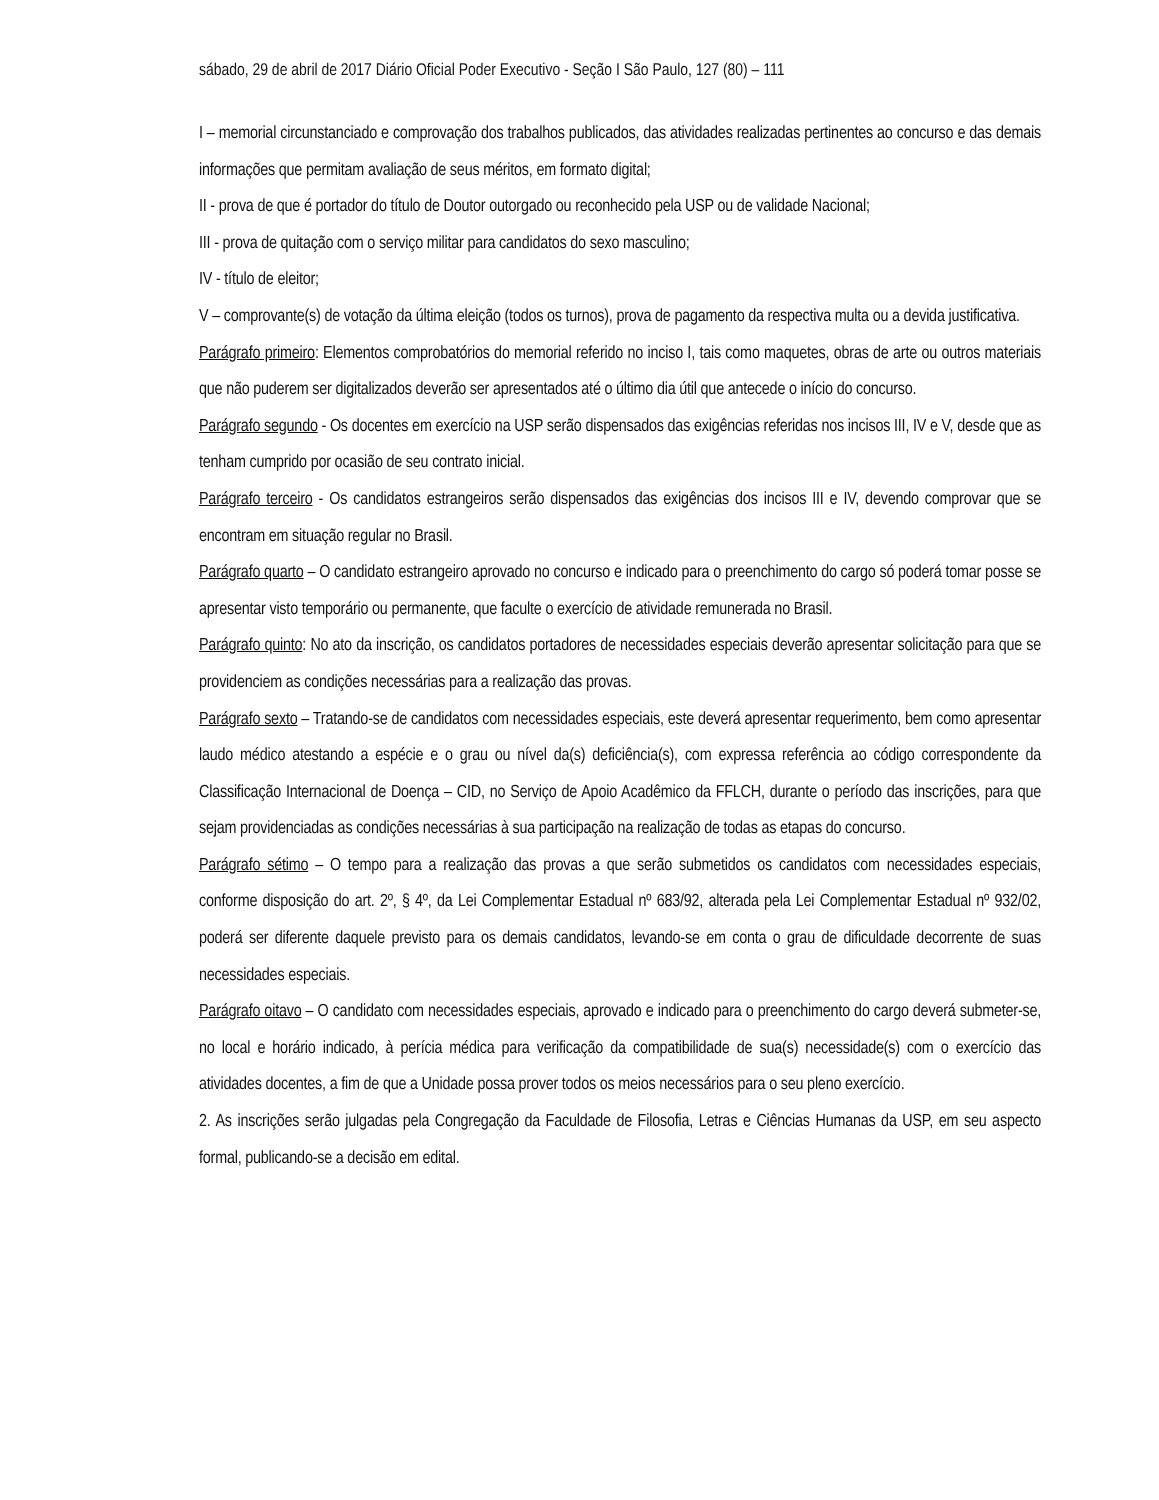sábado, 29 de abril de 2017 Diário Oficial Poder Executivo - Seção I São Paulo, 127 (80) – 111
I – memorial circunstanciado e comprovação dos trabalhos publicados, das atividades realizadas pertinentes ao concurso e das demais informações que permitam avaliação de seus méritos, em formato digital;
II - prova de que é portador do título de Doutor outorgado ou reconhecido pela USP ou de validade Nacional;
III - prova de quitação com o serviço militar para candidatos do sexo masculino;
IV - título de eleitor;
V – comprovante(s) de votação da última eleição (todos os turnos), prova de pagamento da respectiva multa ou a devida justificativa.
Parágrafo primeiro: Elementos comprobatórios do memorial referido no inciso I, tais como maquetes, obras de arte ou outros materiais que não puderem ser digitalizados deverão ser apresentados até o último dia útil que antecede o início do concurso.
Parágrafo segundo - Os docentes em exercício na USP serão dispensados das exigências referidas nos incisos III, IV e V, desde que as tenham cumprido por ocasião de seu contrato inicial.
Parágrafo terceiro - Os candidatos estrangeiros serão dispensados das exigências dos incisos III e IV, devendo comprovar que se encontram em situação regular no Brasil.
Parágrafo quarto – O candidato estrangeiro aprovado no concurso e indicado para o preenchimento do cargo só poderá tomar posse se apresentar visto temporário ou permanente, que faculte o exercício de atividade remunerada no Brasil.
Parágrafo quinto: No ato da inscrição, os candidatos portadores de necessidades especiais deverão apresentar solicitação para que se providenciem as condições necessárias para a realização das provas.
Parágrafo sexto – Tratando-se de candidatos com necessidades especiais, este deverá apresentar requerimento, bem como apresentar laudo médico atestando a espécie e o grau ou nível da(s) deficiência(s), com expressa referência ao código correspondente da Classificação Internacional de Doença – CID, no Serviço de Apoio Acadêmico da FFLCH, durante o período das inscrições, para que sejam providenciadas as condições necessárias à sua participação na realização de todas as etapas do concurso.
Parágrafo sétimo – O tempo para a realização das provas a que serão submetidos os candidatos com necessidades especiais, conforme disposição do art. 2º, § 4º, da Lei Complementar Estadual nº 683/92, alterada pela Lei Complementar Estadual nº 932/02, poderá ser diferente daquele previsto para os demais candidatos, levando-se em conta o grau de dificuldade decorrente de suas necessidades especiais.
Parágrafo oitavo – O candidato com necessidades especiais, aprovado e indicado para o preenchimento do cargo deverá submeter-se, no local e horário indicado, à perícia médica para verificação da compatibilidade de sua(s) necessidade(s) com o exercício das atividades docentes, a fim de que a Unidade possa prover todos os meios necessários para o seu pleno exercício.
2. As inscrições serão julgadas pela Congregação da Faculdade de Filosofia, Letras e Ciências Humanas da USP, em seu aspecto formal, publicando-se a decisão em edital.